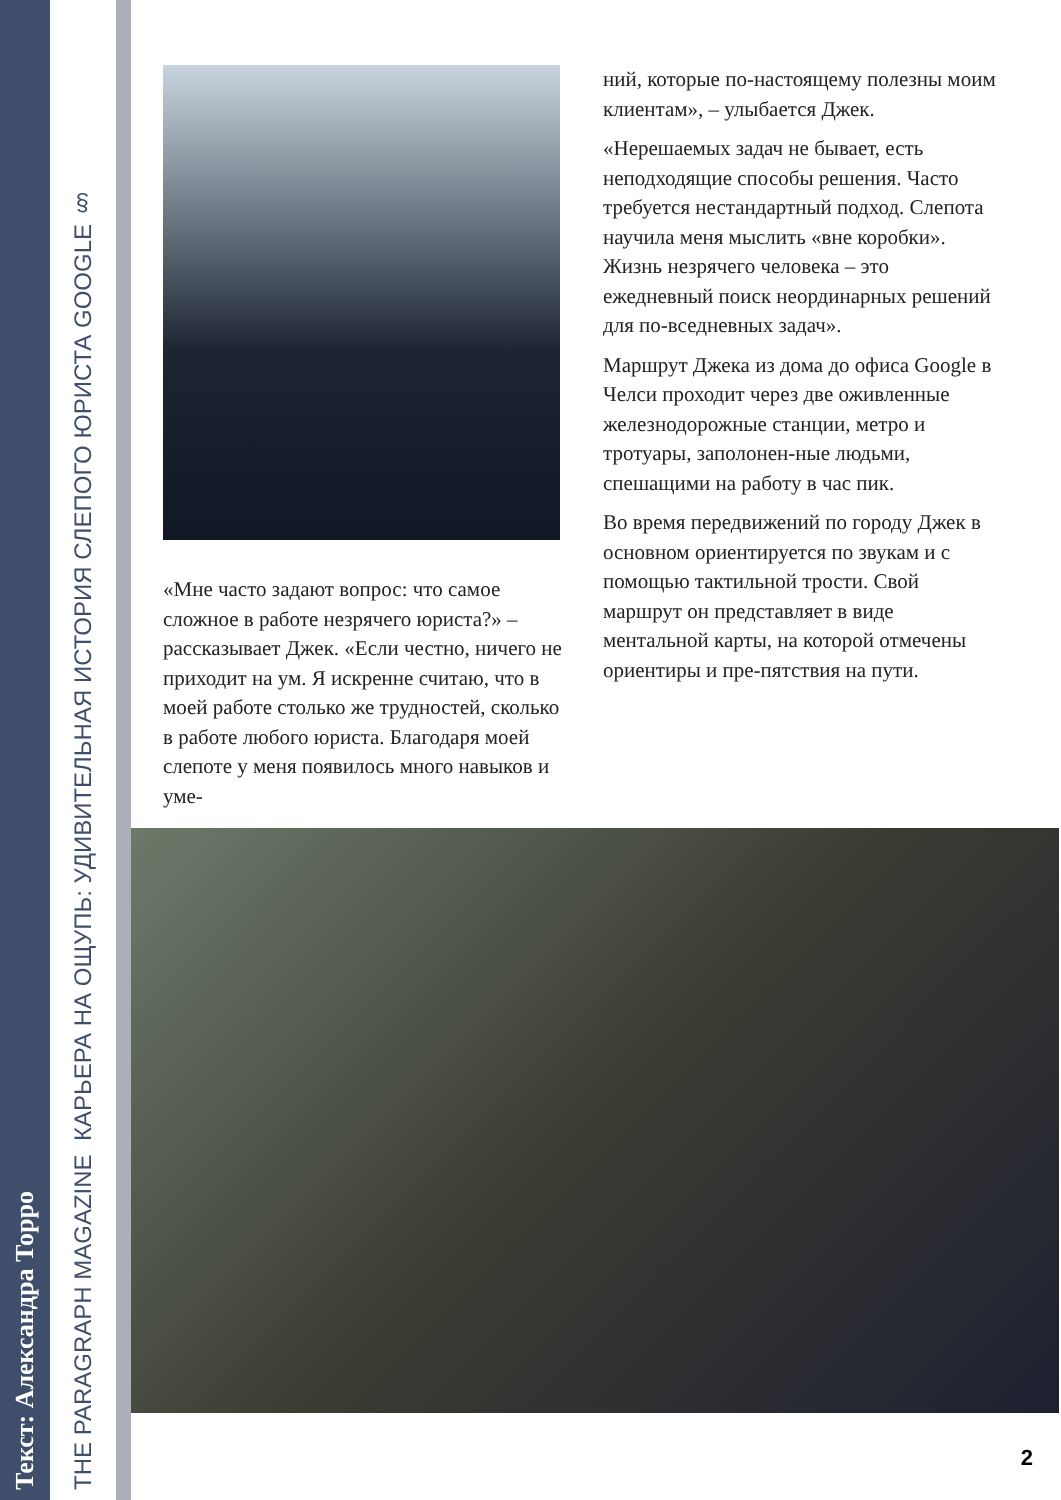Текст: Александра Торро
THE PARAGRAPH MAGAZINE КАРЬЕРА НА ОЩУПЬ: УДИВИТЕЛЬНАЯ ИСТОРИЯ СЛЕПОГО ЮРИСТА GOOGLE §
«Мне часто задают вопрос: что самое сложное в работе незрячего юриста?» – рассказывает Джек. «Если честно, ничего не приходит на ум. Я искренне считаю, что в моей работе столько же трудностей, сколько в работе любого юриста. Благодаря моей слепоте у меня появилось много навыков и уме-
ний, которые по-настоящему полезны моим клиентам», – улыбается Джек.
«Нерешаемых задач не бывает, есть неподходящие способы решения. Часто требуется нестандартный подход. Слепота научила меня мыслить «вне коробки». Жизнь незрячего человека – это ежедневный поиск неординарных решений для по-вседневных задач».
Маршрут Джека из дома до офиса Google в Челси проходит через две оживленные железнодорожные станции, метро и тротуары, заполонен-ные людьми, спешащими на работу в час пик.
Во время передвижений по городу Джек в основном ориентируется по звукам и с помощью тактильной трости. Свой маршрут он представляет в виде ментальной карты, на которой отмечены ориентиры и пре-пятствия на пути.
2